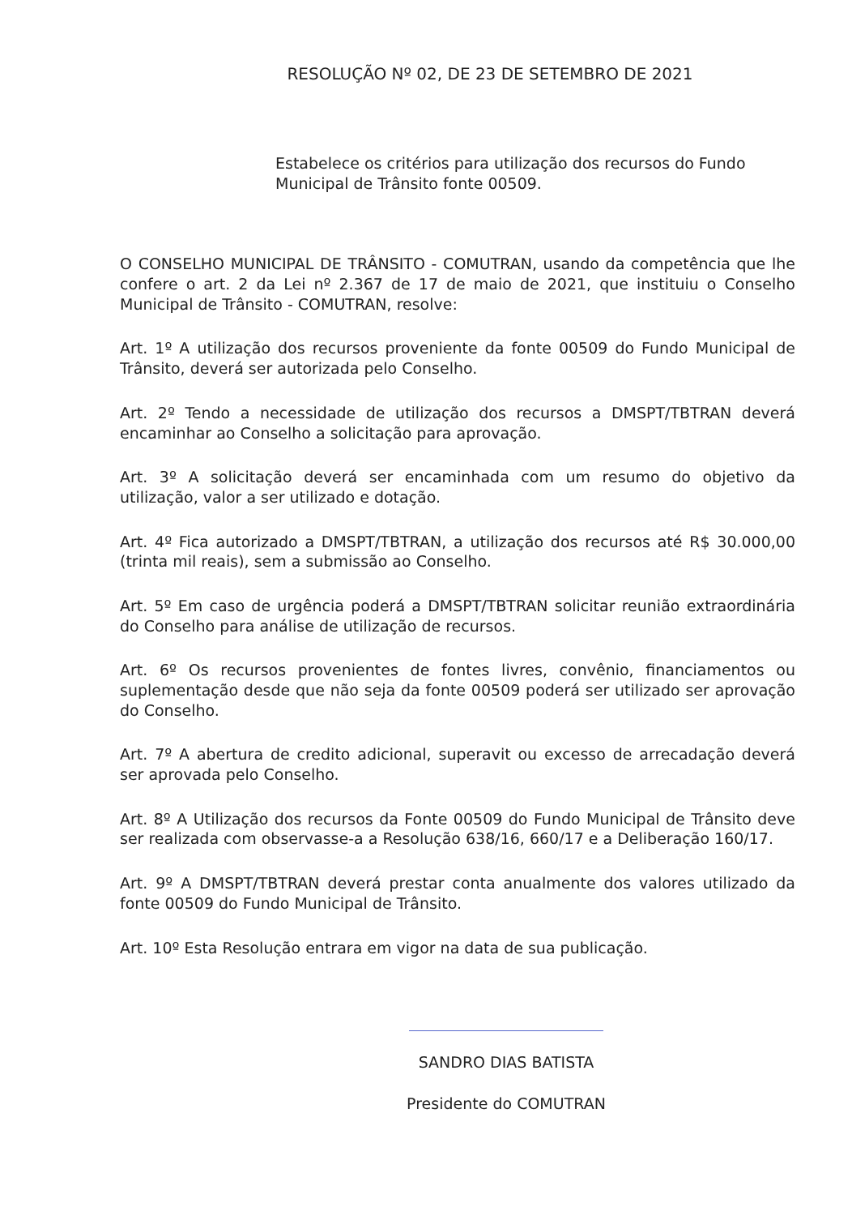RESOLUÇÃO Nº 02, DE 23 DE SETEMBRO DE 2021
Estabelece os critérios para utilização dos recursos do Fundo Municipal de Trânsito fonte 00509.
O CONSELHO MUNICIPAL DE TRÂNSITO - COMUTRAN, usando da competência que lhe confere o art. 2 da Lei nº 2.367 de 17 de maio de 2021, que instituiu o Conselho Municipal de Trânsito - COMUTRAN, resolve:
Art. 1º A utilização dos recursos proveniente da fonte 00509 do Fundo Municipal de Trânsito, deverá ser autorizada pelo Conselho.
Art. 2º Tendo a necessidade de utilização dos recursos a DMSPT/TBTRAN deverá encaminhar ao Conselho a solicitação para aprovação.
Art. 3º A solicitação deverá ser encaminhada com um resumo do objetivo da utilização, valor a ser utilizado e dotação.
Art. 4º Fica autorizado a DMSPT/TBTRAN, a utilização dos recursos até R$ 30.000,00 (trinta mil reais), sem a submissão ao Conselho.
Art. 5º Em caso de urgência poderá a DMSPT/TBTRAN solicitar reunião extraordinária do Conselho para análise de utilização de recursos.
Art. 6º Os recursos provenientes de fontes livres, convênio, financiamentos ou suplementação desde que não seja da fonte 00509 poderá ser utilizado ser aprovação do Conselho.
Art. 7º A abertura de credito adicional, superavit ou excesso de arrecadação deverá ser aprovada pelo Conselho.
Art. 8º A Utilização dos recursos da Fonte 00509 do Fundo Municipal de Trânsito deve ser realizada com observasse-a a Resolução 638/16, 660/17 e a Deliberação 160/17.
Art. 9º A DMSPT/TBTRAN deverá prestar conta anualmente dos valores utilizado da fonte 00509 do Fundo Municipal de Trânsito.
Art. 10º Esta Resolução entrara em vigor na data de sua publicação.
SANDRO DIAS BATISTA
Presidente do COMUTRAN